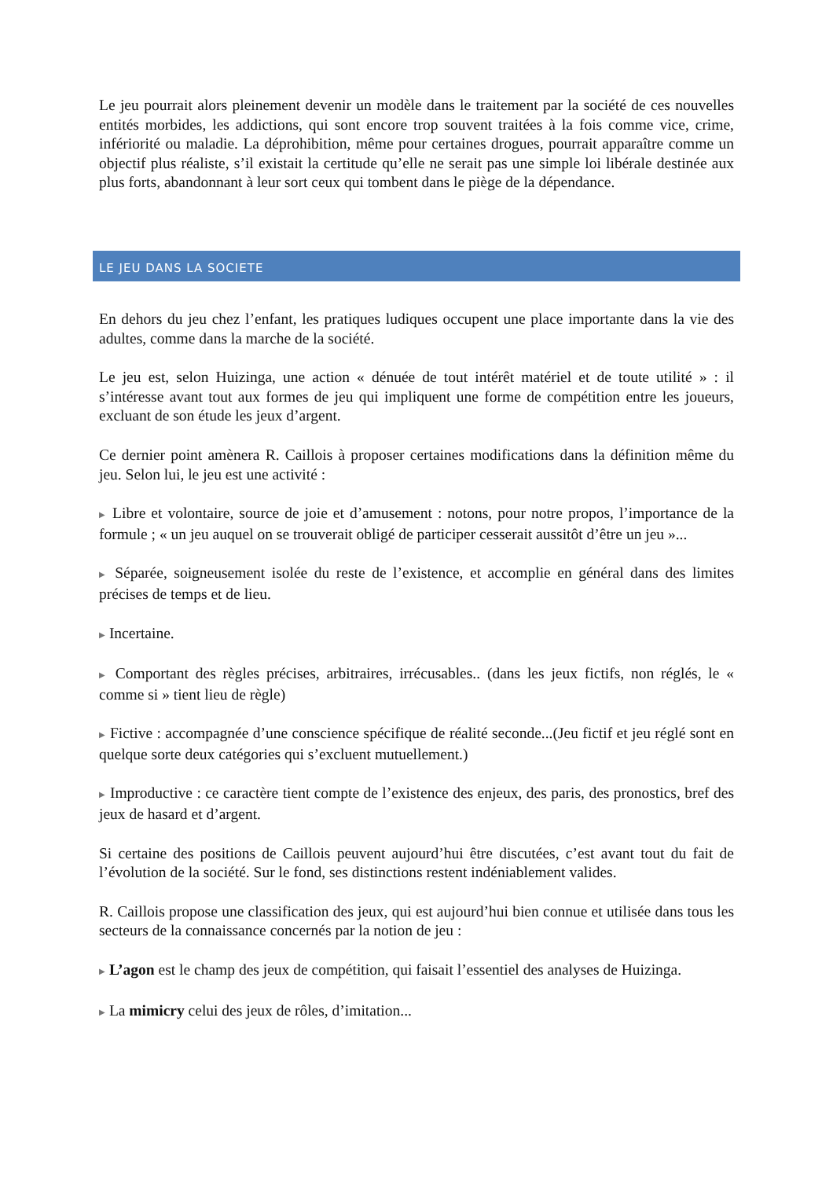Le jeu pourrait alors pleinement devenir un modèle dans le traitement par la société de ces nouvelles entités morbides, les addictions, qui sont encore trop souvent traitées à la fois comme vice, crime, infériorité ou maladie. La déprohibition, même pour certaines drogues, pourrait apparaître comme un objectif plus réaliste, s’il existait la certitude qu’elle ne serait pas une simple loi libérale destinée aux plus forts, abandonnant à leur sort ceux qui tombent dans le piège de la dépendance.
LE JEU DANS LA SOCIETE
En dehors du jeu chez l’enfant, les pratiques ludiques occupent une place importante dans la vie des adultes, comme dans la marche de la société.
Le jeu est, selon Huizinga, une action « dénuée de tout intérêt matériel et de toute utilité » : il s’intéresse avant tout aux formes de jeu qui impliquent une forme de compétition entre les joueurs, excluant de son étude les jeux d’argent.
Ce dernier point amènera R. Caillois à proposer certaines modifications dans la définition même du jeu. Selon lui, le jeu est une activité :
▶ Libre et volontaire, source de joie et d’amusement : notons, pour notre propos, l’importance de la formule ; « un jeu auquel on se trouverait obligé de participer cesserait aussitôt d’être un jeu »...
▶ Séparée, soigneusement isolée du reste de l’existence, et accomplie en général dans des limites précises de temps et de lieu.
▶ Incertaine.
▶ Comportant des règles précises, arbitraires, irrécusables.. (dans les jeux fictifs, non réglés, le « comme si » tient lieu de règle)
▶ Fictive : accompagnée d’une conscience spécifique de réalité seconde...(Jeu fictif et jeu réglé sont en quelque sorte deux catégories qui s’excluent mutuellement.)
▶ Improductive : ce caractère tient compte de l’existence des enjeux, des paris, des pronostics, bref des jeux de hasard et d’argent.
Si certaine des positions de Caillois peuvent aujourd’hui être discutées, c’est avant tout du fait de l’évolution de la société. Sur le fond, ses distinctions restent indéniablement valides.
R. Caillois propose une classification des jeux, qui est aujourd’hui bien connue et utilisée dans tous les secteurs de la connaissance concernés par la notion de jeu :
▶ L’agon est le champ des jeux de compétition, qui faisait l’essentiel des analyses de Huizinga.
▶ La mimicry celui des jeux de rôles, d’imitation...